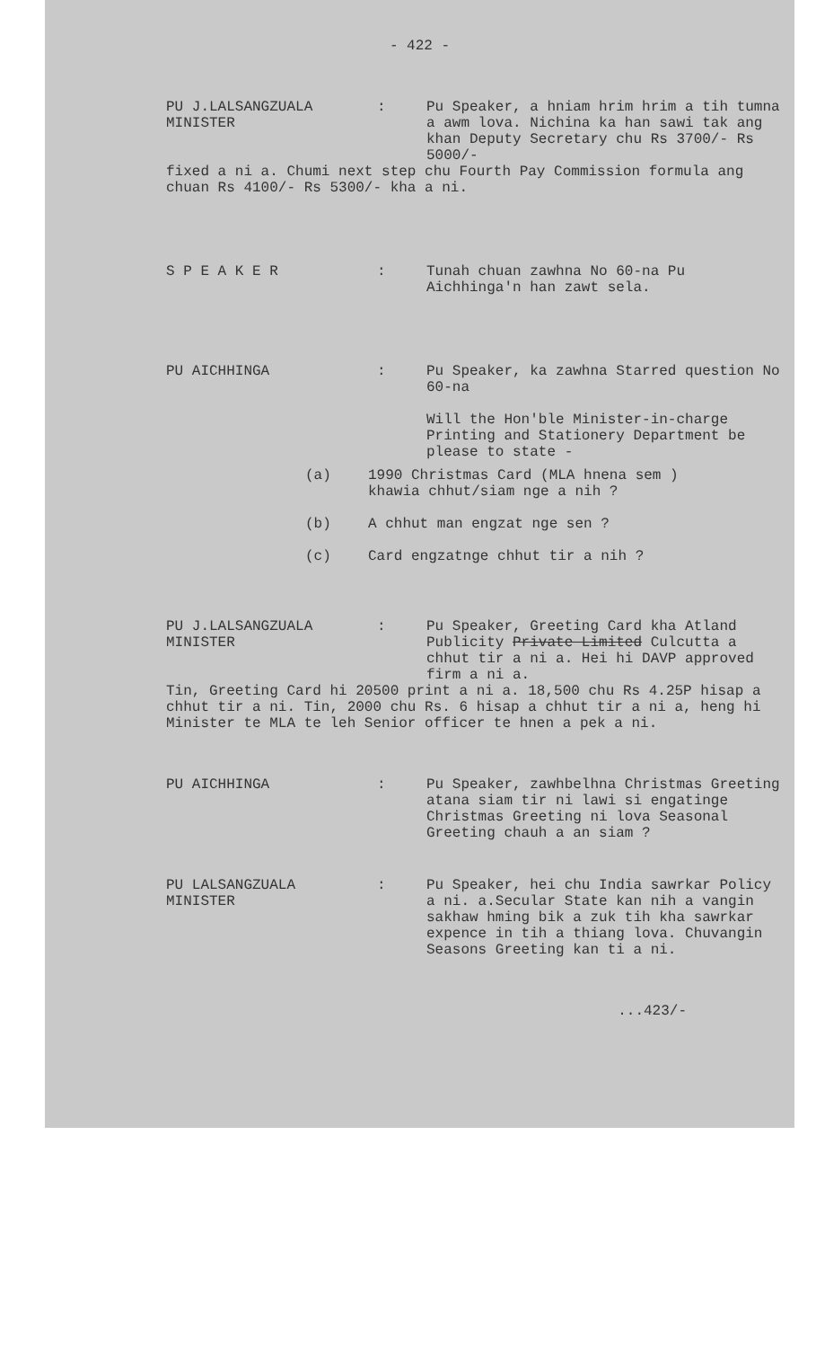- 422 -
PU J.LALSANGZUALA
MINISTER
: Pu Speaker, a hniam hrim hrim a tih tumna a awm lova. Nichina ka han sawi tak ang khan Deputy Secretary chu Rs 3700/- Rs 5000/-
fixed a ni a. Chumi next step chu Fourth Pay Commission formula ang chuan Rs 4100/- Rs 5300/- kha a ni.
S P E A K E R : Tunah chuan zawhna No 60-na Pu Aichhinga'n han zawt sela.
PU AICHHINGA : Pu Speaker, ka zawhna Starred question No 60-na
Will the Hon'ble Minister-in-charge Printing and Stationery Department be please to state -
(a) 1990 Christmas Card (MLA hnena sem )
khawia chhut/siam nge a nih ?
(b) A chhut man engzat nge sen ?
(c) Card engzatnge chhut tir a nih ?
PU J.LALSANGZUALA
MINISTER
: Pu Speaker, Greeting Card kha Atland Publicity Private Limited Culcutta a chhut tir a ni a. Hei hi DAVP approved firm a ni a.
Tin, Greeting Card hi 20500 print a ni a. 18,500 chu Rs 4.25P hisap a chhut tir a ni. Tin, 2000 chu Rs. 6 hisap a chhut tir a ni a, heng hi Minister te MLA te leh Senior officer te hnen a pek a ni.
PU AICHHINGA : Pu Speaker, zawhbelhna Christmas Greeting atana siam tir ni lawi si engatinge Christmas Greeting ni lova Seasonal Greeting chauh a an siam ?
PU LALSANGZUALA
MINISTER
: Pu Speaker, hei chu India sawrkar Policy a ni. a.Secular State kan nih a vangin sakhaw hming bik a zuk tih kha sawrkar expence in tih a thiang lova. Chuvangin Seasons Greeting kan ti a ni.
...423/-